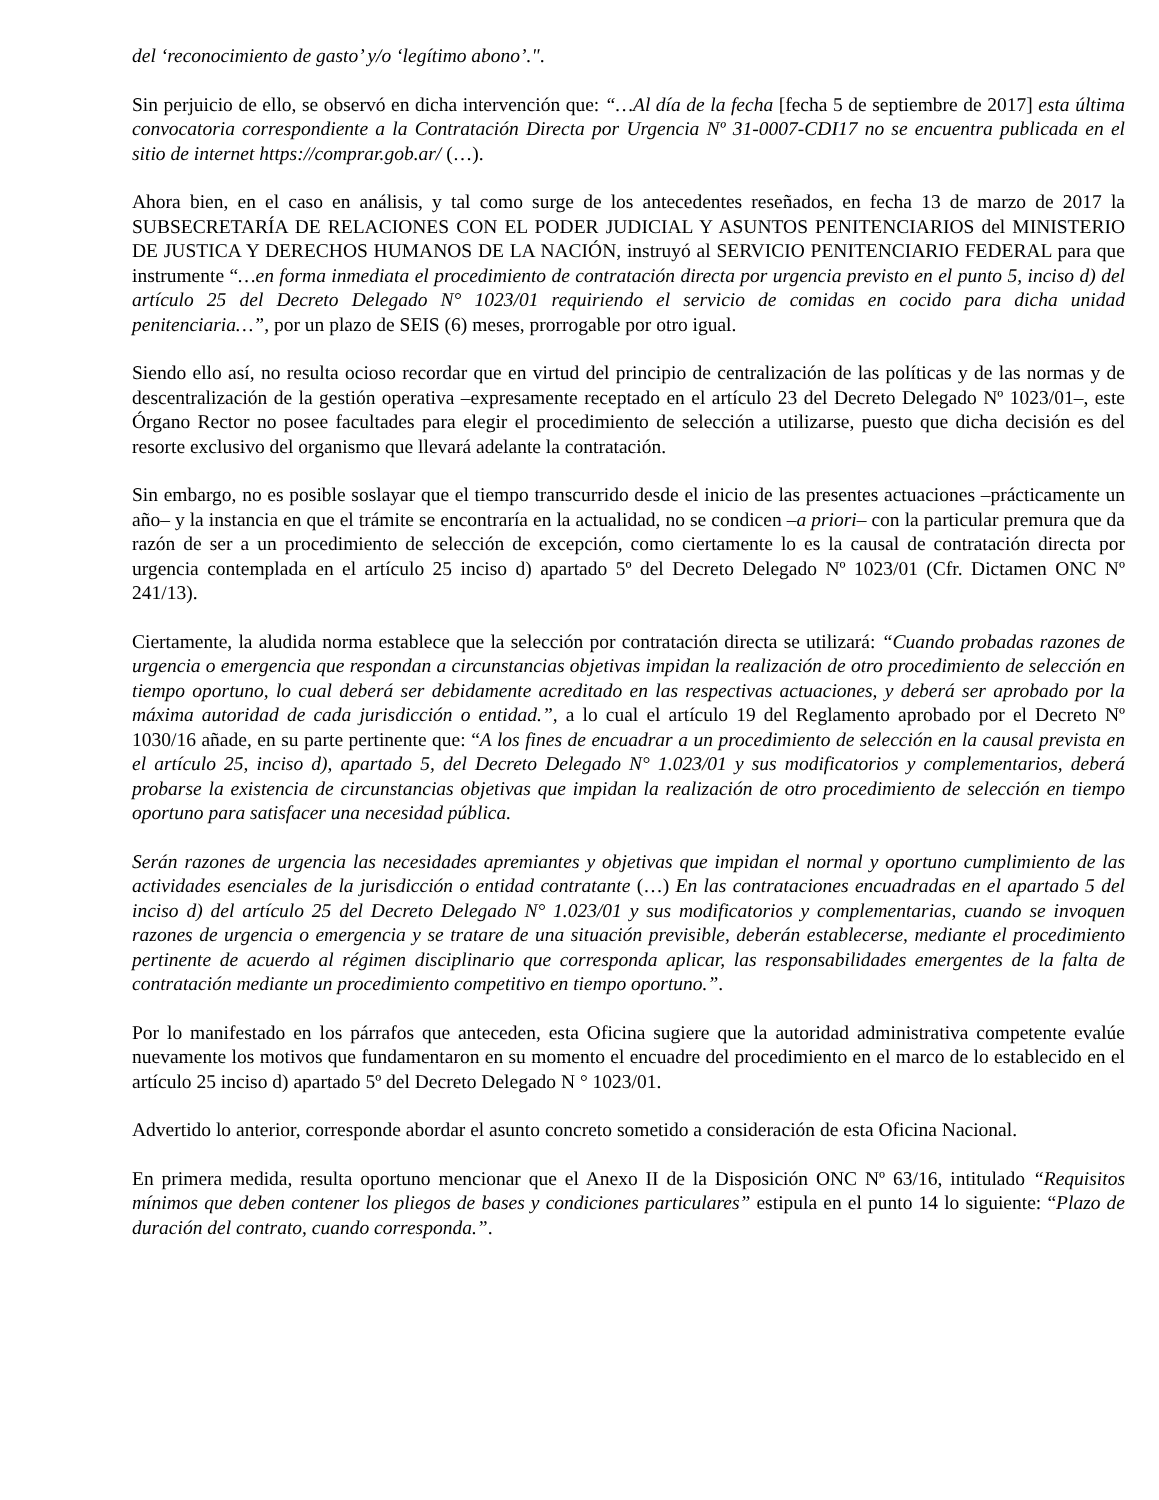del ‘reconocimiento de gasto’ y/o ‘legítimo abono’.".
Sin perjuicio de ello, se observó en dicha intervención que: “…Al día de la fecha [fecha 5 de septiembre de 2017] esta última convocatoria correspondiente a la Contratación Directa por Urgencia Nº 31-0007-CDI17 no se encuentra publicada en el sitio de internet https://comprar.gob.ar/ (…).
Ahora bien, en el caso en análisis, y tal como surge de los antecedentes reseñados, en fecha 13 de marzo de 2017 la SUBSECRETARÍA DE RELACIONES CON EL PODER JUDICIAL Y ASUNTOS PENITENCIARIOS del MINISTERIO DE JUSTICA Y DERECHOS HUMANOS DE LA NACIÓN, instruyó al SERVICIO PENITENCIARIO FEDERAL para que instrumente “…en forma inmediata el procedimiento de contratación directa por urgencia previsto en el punto 5, inciso d) del artículo 25 del Decreto Delegado N° 1023/01 requiriendo el servicio de comidas en cocido para dicha unidad penitenciaria…”, por un plazo de SEIS (6) meses, prorrogable por otro igual.
Siendo ello así, no resulta ocioso recordar que en virtud del principio de centralización de las políticas y de las normas y de descentralización de la gestión operativa –expresamente receptado en el artículo 23 del Decreto Delegado Nº 1023/01–, este Órgano Rector no posee facultades para elegir el procedimiento de selección a utilizarse, puesto que dicha decisión es del resorte exclusivo del organismo que llevará adelante la contratación.
Sin embargo, no es posible soslayar que el tiempo transcurrido desde el inicio de las presentes actuaciones –prácticamente un año– y la instancia en que el trámite se encontraría en la actualidad, no se condicen –a priori– con la particular premura que da razón de ser a un procedimiento de selección de excepción, como ciertamente lo es la causal de contratación directa por urgencia contemplada en el artículo 25 inciso d) apartado 5º del Decreto Delegado Nº 1023/01 (Cfr. Dictamen ONC Nº 241/13).
Ciertamente, la aludida norma establece que la selección por contratación directa se utilizará: “Cuando probadas razones de urgencia o emergencia que respondan a circunstancias objetivas impidan la realización de otro procedimiento de selección en tiempo oportuno, lo cual deberá ser debidamente acreditado en las respectivas actuaciones, y deberá ser aprobado por la máxima autoridad de cada jurisdicción o entidad.”, a lo cual el artículo 19 del Reglamento aprobado por el Decreto Nº 1030/16 añade, en su parte pertinente que: “A los fines de encuadrar a un procedimiento de selección en la causal prevista en el artículo 25, inciso d), apartado 5, del Decreto Delegado N° 1.023/01 y sus modificatorios y complementarios, deberá probarse la existencia de circunstancias objetivas que impidan la realización de otro procedimiento de selección en tiempo oportuno para satisfacer una necesidad pública.
Serán razones de urgencia las necesidades apremiantes y objetivas que impidan el normal y oportuno cumplimiento de las actividades esenciales de la jurisdicción o entidad contratante (…) En las contrataciones encuadradas en el apartado 5 del inciso d) del artículo 25 del Decreto Delegado N° 1.023/01 y sus modificatorios y complementarias, cuando se invoquen razones de urgencia o emergencia y se tratare de una situación previsible, deberán establecerse, mediante el procedimiento pertinente de acuerdo al régimen disciplinario que corresponda aplicar, las responsabilidades emergentes de la falta de contratación mediante un procedimiento competitivo en tiempo oportuno.”.
Por lo manifestado en los párrafos que anteceden, esta Oficina sugiere que la autoridad administrativa competente evalúe nuevamente los motivos que fundamentaron en su momento el encuadre del procedimiento en el marco de lo establecido en el artículo 25 inciso d) apartado 5º del Decreto Delegado N ° 1023/01.
Advertido lo anterior, corresponde abordar el asunto concreto sometido a consideración de esta Oficina Nacional.
En primera medida, resulta oportuno mencionar que el Anexo II de la Disposición ONC Nº 63/16, intitulado “Requisitos mínimos que deben contener los pliegos de bases y condiciones particulares” estipula en el punto 14 lo siguiente: “Plazo de duración del contrato, cuando corresponda.”.